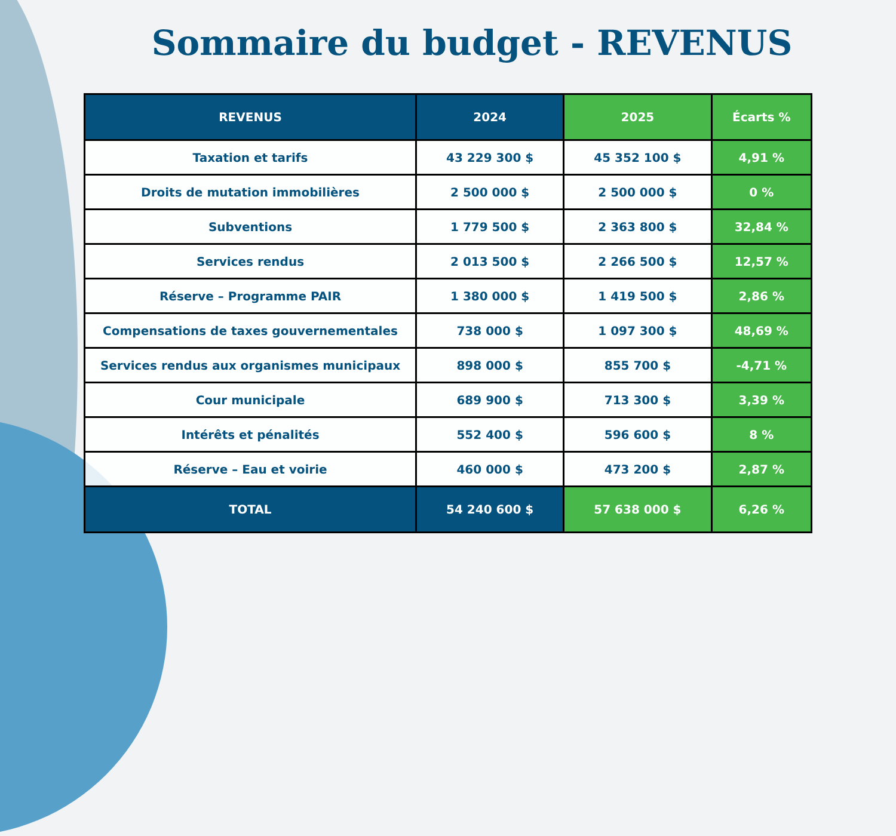Sommaire du budget - REVENUS
| REVENUS | 2024 | 2025 | Écarts % |
| --- | --- | --- | --- |
| Taxation et tarifs | 43 229 300 $ | 45 352 100 $ | 4,91 % |
| Droits de mutation immobilières | 2 500 000 $ | 2 500 000 $ | 0 % |
| Subventions | 1 779 500 $ | 2 363 800 $ | 32,84 % |
| Services rendus | 2 013 500 $ | 2 266 500 $ | 12,57 % |
| Réserve – Programme PAIR | 1 380 000 $ | 1 419 500 $ | 2,86 % |
| Compensations de taxes gouvernementales | 738 000 $ | 1 097 300 $ | 48,69 % |
| Services rendus aux organismes municipaux | 898 000 $ | 855 700 $ | -4,71 % |
| Cour municipale | 689 900 $ | 713 300 $ | 3,39 % |
| Intérêts et pénalités | 552 400 $ | 596 600 $ | 8 % |
| Réserve – Eau et voirie | 460 000 $ | 473 200 $ | 2,87 % |
| TOTAL | 54 240 600 $ | 57 638 000 $ | 6,26 % |